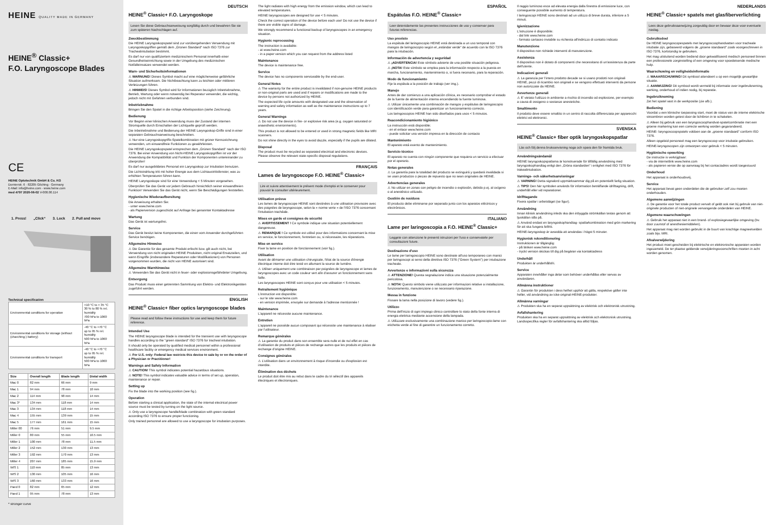HEINE QUALITY MADE IN GERMANY
HEINE<sup>®</sup> Classic+
F.O. Laryngoscope Blades
CE
HEINE Optotechnik GmbH & Co. KG
Dornierstr. 6 · 82205 Gilching · Germany
E-Mail: info@heine.com · www.heine.com
med 4797 2020-06-02 V-000.00.114
1. Press! „Click“ 3. Lock 2. Pull and move
Technical specification
| Environmental conditions for operation | +10 °C to + 35 °C 30 % to 80 % rel. humidity 700 hPa to 1060 hPa |
| Environmental conditions for storage (without (charching-) battery) | -40 °C to +70 °C up to 95 % rel. humidity 500 hPa to 1060 hPa |
| Environmental conditions for transport | -40 °C to +70 °C up to 95 % rel. humidity 500 hPa to 1060 hPa |
| Size | Overall length | Blade length | Distal width |
| --- | --- | --- | --- |
| Mac 0 | 82 mm | 66 mm | 9 mm |
| Mac 1 | 94 mm | 78 mm | 10 mm |
| Mac 2 | 114 mm | 98 mm | 14 mm |
| Mac 3* | 134 mm | 118 mm | 14 mm |
| Mac 3 | 134 mm | 118 mm | 14 mm |
| Mac 4 | 155 mm | 139 mm | 15 mm |
| Mac 5 | 177 mm | 161 mm | 15 mm |
| Miller 00 | 76 mm | 51 mm | 9.5 mm |
| Miller 0 | 80 mm | 55 mm | 10.5 mm |
| Miller 1 | 100 mm | 78 mm | 11.5 mm |
| Miller 2 | 152 mm | 130 mm | 13 mm |
| Miller 3 | 192 mm | 170 mm | 13 mm |
| Miller 4 | 207 mm | 185 mm | 15.9 mm |
| WIS 1 | 110 mm | 85 mm | 13 mm |
| WIS 2 | 130 mm | 105 mm | 16 mm |
| WIS 3 | 160 mm | 133 mm | 16 mm |
| Paed 0 | 82 mm | 65 mm | 12 mm |
| Paed 1 | 95 mm | 78 mm | 13 mm |
* stronger curve
DEUTSCH
HEINE<sup>®</sup> Classic+ F.O. Laryngoskope
Lesen Sie diese Gebrauchsanweisung sorgfältig durch und bewahren Sie sie zum späteren Nachschlagen auf.
Zweckbestimmung
Die HEINE Laryngoskopspatel sind zur vorübergehenden Verwendung mit Laryngoskopgriffen gemäß dem „Grünen Standard“ nach ISO 7376 zur Trachealintubation bestimmt.
Es darf nur von qualifiziertem medizinischem Personal innerhalb einer Gesundheitseinrichtung sowie in der Umgebung des medizinischen Notfalleinsatzes verwendet werden.
Warn- und Sicherheitsinformationen
⚠ WARNUNG! Dieses Symbol macht auf eine möglicherweise gefährliche Situation aufmerksam. Die Nichtbeachtung kann zu leichten oder mittleren Verletzungen führen.
⚠ HINWEIS! Dieses Symbol wird für Informationen bezüglich Inbetriebnahme, Betrieb, Wartung oder wenn notwendig bei Reparatur verwendet, die wichtig, jedoch nicht mit Gefahren verbunden sind.
Inbetriebnahme
Bringen Sie den Spatel in die richtige Arbeitsposition (siehe Zeichnung).
Bedienung
Vor Beginn einer klinischen Anwendung muss der Zustand der internen Stromquelle durch Einschalten der Lichtquelle geprüft werden.
Die Inbetriebnahme und Bedienung der HEINE Laryngoskop-Griffe sind in einer separaten Gebrauchsanweisung beschrieben.
⚠ Nur eine Laryngoskopgriffe-Spatelkombination mit grüner Kennzeichnung verwenden, um einwandfreie Funktionen zu gewährleisten.
Die HEINE Laryngoskopspatel entsprechen dem „Grünen Standard“ nach der ISO 7376. Bei einer Anwendung von Nicht-HEINE Laryngoskopgriffen ist vor der Anwendung die Kompatibilität und Funktion der Komponenten untereinander zu überprüfen!
Es darf nur ausgebildetes Personal ein Laryngoskop zur Intubation benutzen.
Die Lichtstrahlung tritt mit hoher Energie aus dem Lichtaustrittsfenster, was zu erhöhten Temperaturen führen kann.
HEINE Laryngoskope sind für eine Verwendung < 5 Minuten vorgesehen.
Überprüfen Sie das Gerät vor jedem Gebrauch hinsichtlich seiner einwandfreien Funktion! Verwenden Sie das Gerät nicht, wenn Sie Beschädigungen feststellen.
Hygienische Wiederaufbereitung
Die Anweisung erhalten Sie:
- unter www.heine.com
- als Papierversion zugeschickt auf Anfrage bei genannter Kontaktadresse
Wartung
Das Gerät ist wartungsfrei.
Service
Das Gerät besitzt keine Komponenten, die einen vom Anwender durchgeführten Service benötigen.
Allgemeine Hinweise
⚠ Die Garantie für das gesamte Produkt erlischt bzw. gilt auch nicht, bei Verwendung von nicht originalen HEINE Produkten, nicht original Ersatzteilen, und wenn Eingriffe (insbesondere Reparaturen oder Modifikationen) von Personen vorgenommen wurden, die nicht von HEINE autorisiert sind.
Allgemeine Warnhinweise
⚠ Verwenden Sie das Gerät nicht in feuer- oder explosionsgefährdeter Umgebung.
Entsorgung
Das Produkt muss einer getrennten Sammlung von Elektro- und Elektronikgeräten zugeführt werden.
ENGLISH
HEINE<sup>®</sup> Classic+ fiber optics laryngoscope blades
Please read and follow these instructions for use and keep them for future reference.
Intended Use
The HEINE laryngoscope blade is intended for the transient use with laryngoscope handles according to the "green standard" ISO 7376 for tracheal intubation.
It should only be operated by qualified medical personnel within a professional healthcare facility or emergency medical services environment.
⚠ For U.S. only: Federal law restricts this device to sale by or on the order of a Physician or Practitioner!
Warnings and Safety Information
⚠ CAUTION! This symbol indicates potential hazardous situations.
⚠ NOTE! This symbol indicates valuable advice in terms of set up, operation, maintenance or repair.
Setting up
Fix the blade into the working position (see fig.).
Operation
Before starting a clinical application, the state of the internal electrical power source must be tested by turning on the light source.
⚠ Only use a laryngoscope handle/blade combination with green standard according ISO 7376 to ensure proper functioning.
Only trained personnel are allowed to use a laryngoscope for intubation purposes.
The light radiates with high energy from the emission window, which can lead to elevated temperatures.
HEINE laryngoscopes are designed for use < 5 minutes.
Check the correct operation of the device before each use! Do not use the device if there are visible signs of damage.
We strongly recommend a functional backup of laryngoscopes in an emergency situation.
Hygienic reprocessing
The instruction is available:
- at www.heine.com
- in a paper version which you can request from the address listed
Maintenance
The device is maintenance free.
Service
The device has no components serviceable by the end-user.
General Notes
⚠ The warranty for the entire product is invalidated if non-genuine HEINE products or non-original parts are used and if repairs or modifications are made to the device by persons not authorized by HEINE.
The expected life cycle amounts with designated use and the observation of warning and safety information as well as the maintenance instructions up to 7 years.
General Warnings
⚠ Do not use the device in fire- or explosive risk area (e.g. oxygen saturated or anaesthetic environments).
This product is not allowed to be entered or used in strong magnetic fields like MRI scanners.
Do not shine directly in the eyes to avoid dazzle, especially if the pupils are dilated.
Disposal
The product must be recycled as separated electrical and electronic devices. Please observe the relevant state-specific disposal regulations.
FRANÇAIS
Lames de laryngoscope F.O. HEINE<sup>®</sup> Classic+
Lire et suivre attentivement le présent mode d'emploi et le conserver pour pouvoir le consulter ultérieurement.
Utilisation prévue
Les lames de laryngoscope HEINE sont destinées à une utilisation provisoire avec des poignées de laryngoscope, selon la « norme verte » de l'ISO 7376 concernant l'intubation trachéale.
Mises en garde et consignes de sécurité
⚠ AVERTISSEMENT ! Ce symbole indique une situation potentiellement dangereuse.
⚠ REMARQUE ! Ce symbole est utilisé pour des informations concernant la mise en service, le fonctionnement, l'entretien ou, si nécessaire, les réparations.
Mise en service
Fixer la lame en position de fonctionnement (voir fig.).
Utilisation
Avant de démarrer une utilisation chirurgicale, l'état de la source d'énergie électrique interne doit être testé en allumant la source de lumière.
⚠ Utiliser uniquement une combinaison par poignées de laryngoscope et lames de laryngoscopes avec un code couleur vert afin d'assurer un fonctionnement sans faille.
Les laryngoscopes HEINE sont conçus pour une utilisation < 5 minutes.
Retraitement hygiénique
L'instruction est disponible:
- sur le site www.heine.com
- en version imprimée, envoyée sur demande à l'adresse mentionnée !
Maintenance
L'appareil ne nécessite aucune maintenance.
Entretien
L'appareil ne possède aucun composant qui nécessite une maintenance à réaliser par l'utilisateur.
Remarque générales
⚠ La garantie du produit dans son ensemble sera nulle et de nul effet en cas d'utilisation de produits et pièces de rechange autres que les produits et pièces de rechange d'origine HEINE.
Consignes générales
⚠ L'utilisation dans un environnement à risque d'incendie ou d'explosion est interdite.
Élimination des déchets
Le produit doit être mis au rebut dans le cadre du tri sélectif des appareils électriques et électroniques.
ESPAÑOL
Espátulas F.O. HEINE<sup>®</sup> Classic+
Leer detenidamente las presentes instrucciones de uso y conservar para futuras referencias.
Uso previsto
La espátula del laringoscopio HEINE está destinada a un uso temporal con mangos de laringoscopio según el „estándar verde“ de acuerdo con la ISO 7376 para la intubación.
Información de advertencia y seguridad
⚠ ¡ADVERTENCIA! Este símbolo advierte de una posible situación peligrosa.
⚠ ¡NOTA! Este símbolo se emplea para la información respecto a la puesta en marcha, funcionamiento, mantenimiento o, si fuera necesario, para la reparación.
Modo de funcionamiento
Fije la espátula a la posición de trabajo (ver img.).
Manejo
Antes de dar comienzo a una aplicación clínica, es necesario comprobar el estado de la fuente de alimentación interna encendiendo la fuente luminosa.
⚠ Utilizar únicamente una combinación de mangos y espátulas de laringoscopio con identificación verde para garantizar un funcionamiento correcto.
Los laringoscopios HEINE han sido diseñados para usos < 5 minutos.
Reacondicionamiento higiénico
La instrucción está disponible:
- en el enlace www.heine.com
- puede solicitar una versión impresa en la dirección de contacto
Mantenimiento
El aparato está exento de mantenimiento.
Servicio técnico
El aparato no cuenta con ningún componente que requiera un servicio a efectuar por el operario.
Notas generales
⚠ La garantía para la totalidad del producto se extinguirá y quedará invalidada si se usan productos o piezas de repuesto que no sean originales de HEINE.
Advertencias generales
⚠ No utilizar en zonas con peligro de incendio o explosión, debido p.ej. al oxígeno o al anestésico utilizado.
Gestión de residuos
El producto debe eliminarse por separado junto con los aparatos eléctricos y electrónicos.
ITALIANO
Lame per laringoscopia a F.O. HEINE<sup>®</sup> Classic+
Leggete con attenzione le presenti istruzioni per l'uso e conservatele per consultazioni future.
Destinazione d'uso
Le lame per laringoscopio HEINE sono destinate all'uso temporaneo con manici per laringoscopi ai sensi della direttiva ISO 7376 ("Green System") per intubazione tracheale.
Avvertenze e informazioni sulla sicurezza
⚠ ATTENZIONE! Questa segnalazione indica una situazione potenzialmente pericolosa.
⚠ NOTA! Questo simbolo viene utilizzato per informazioni relative a installazione, funzionamento, manutenzione o se necessario riparazione.
Messa in funzione
Fissare la lama nella posizione di lavoro (vedere fig.).
Utilizzo
Prima dell'inizio di ogni impiego clinico controllare lo stato della fonte interna di energia elettrica mediante accensione della lampada.
⚠ Utilizzare esclusivamente una combinazione manico per laringoscopio-lame con etichetta verde al fine di garantire un funzionamento corretto.
Il raggio luminoso esce ad elevata energia dalla finestra di emissione luce, con conseguente possibile aumento di temperatura.
I laringoscopi HEINE sono destinati ad un utilizzo di breve durata, inferiore a 5 minuti.
Igienizzazione
L'istruzione è disponibile:
- dal link www.heine.com
- formato cartaceo inviabile su richiesta all'indirizzo di contatto indicato
Manutenzione
Il dispositivo non richiede interventi di manutenzione.
Assistenza
Il dispositivo non è dotato di componenti che necessitano di un'assistenza da parte dell'utente.
Indicazioni generali
⚠ La garanzia per l'intero prodotto decade se si usano prodotti non originali HEINE, pezzi di ricambio non originali e se vengono effettuati interventi da persone non autorizzate da HEINE.
Avvertenze generali
⚠ E' vietato l'utilizzo in ambiente a rischio di incendio od esplosione, per esempio a causa di ossigeno o sostanze anestetiche.
Smaltimento
Il prodotto deve essere smaltito in un centro di raccolta differenziata per apparecchi elettrici ed elettronici.
SVENSKA
HEINE<sup>®</sup> Classic+ fiber optik laryngoskopspatlar
Läs och följ denna bruksanvisning noga och spara den för framtida bruk.
Användningsändamål
HEINE laryngoskopspatlarna är konstruerade för tillfällig användning med laryngoskophandtag enligt den „Gröna standarden“ i enlighet med ISO 7376 för trakealintubation.
Varnings- och säkerhetsanvisningar
⚠ VARNING! Detta signalord uppmärksammar dig på en potentiellt farlig situation.
⚠ TIPS! Den här symbolen används för information beträffande idrifttagning, drift, underhåll eller vid reparationer.
Idrifttagande
Fixera spatlar i arbetsläget (se figur).
Användning
Innan klinisk användning inleds ska den inbyggda strömkällan testas genom att ljuskällan slås på.
⚠ Använd endast en laryngoskophandtag- spatlarkombination med grön markering för att ska fungera felfritt.
HEINE-laryngoskop är avsedda att användas i högst 5 minuter.
Hygienisk rekonditionering
Instruktionen är tillgänglig:
- på länken www.heine.com
- tryckt version skickas till dig på begäran via kontaktadress
Underhåll
Produkten är underhållsfri.
Service
Apparaten innehåller inga delar som behöver underhållas eller servas av användaren.
Allmänna instruktioner
⚠ Garantin för produkten i dess helhet upphör att gälla, respektive gäller inte heller, vid användning av icke-original-HEINE-produkter.
Allmänna varningar
⚠ Produkten ska ha en separat uppsättning av elektrisk och elektronisk utrustning.
Avfallshantering
Produkten ska ha en separat uppsättning av elektrisk och elektronisk utrustning. Landsspecifika regler för avfallshantering ska alltid följas.
NEDERLANDS
HEINE<sup>®</sup> Classic+ spatels met glasfiberverlichting
Lees deze gebruiksaanwijzing zorgvuldig door en bewaar deze voor eventuele naslag.
Gebruiksdoel
De HEINE laryngoscopespatels met laryngoscoophandvatten voor tracheale intubatie zijn, gebaseerd volgens de „groene standaard“ zoals voorgeschreven in ISO 7376, kortstondig te gebruiken.
Het mag uitsluitend worden bediend door gekwalificeerd medisch personeel binnen een professionele zorginstelling of een omgeving voor spoedeisende medische hulp.
Waarschuwing en veiligheidsinformatie
⚠ WAAARSCHUWING! Dit symbool attendeert u op een mogelijk gevaarlijke situatie.
⚠ AANWIJZING! Dit symbool wordt vermeld bij informatie over ingebruikneming, werking, onderhoud of indien nodig, bij reparatie.
Ingebruikneming
Zet het spatel vast in de werkpositie (zie afb.).
Bediening
Voordat u een klinische toepassing start, moet de status van de interne elektrische stroombron worden getest door de lichtbron in te schakelen.
⚠ Alleen bij gebruik van een laryngoscoophandvat-spatelcombinatie met een groene markering kan een correcte werking worden gegarandeerd.
HEINE- laryngoscoopspatels voldoen aan de „groene standaard“ conform ISO 7376.
Alleen opgeleid personeel mag een laryngoscoop voor intubatie gebruiken.
HEINE-laryngoscopen zijn ontworpen voor gebruik < 5 minuten.
Hygiënische opwerking
De instructie is verkrijgbaar:
- via de internetlink www.heine.com
- als papieren versie die op aanvraag bij het contactadres wordt toegestuurd
Onderhoud
Het apparaat is onderhoudsvrij.
Service
Het apparaat bevat geen onderdelen die de gebruiker zelf zou moeten onderhouden.
Algemene aanwijzingen
⚠ De garantie voor het totale product vervalt of geldt ook niet bij gebruik van niet-originele producten of niet-originele vervangende onderdelen van HEINE.
Algemene waarschuwingen
⚠ Gebruik het apparaat niet in een brand- of explosiegevaarlijke omgeving (bv. door zuurstof of anesthesiemiddelen).
Het apparaat mag niet worden gebruikt in de buurt van krachtige magneetvelden zoals bijv. MRI.
Afvalverwijdering
Het product moet gescheiden bij elektrische en elektronische apparaten worden ingezameld. De ter plaatse geldende verwijderingsvoorschriften moeten in acht worden genomen.